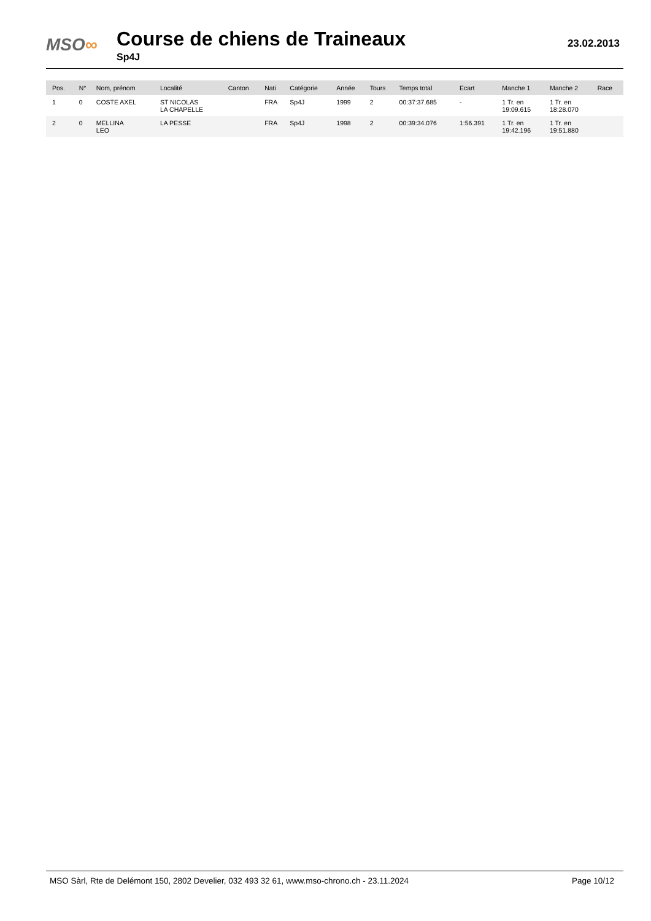MSO∞
Course de chiens de Traineaux
Sp4J
23.02.2013
| Pos. | N° | Nom, prénom | Localité | Canton | Nati | Catégorie | Année | Tours | Temps total | Ecart | Manche 1 | Manche 2 | Race |
| --- | --- | --- | --- | --- | --- | --- | --- | --- | --- | --- | --- | --- | --- |
| 1 | 0 | COSTE AXEL | ST NICOLAS LA CHAPELLE | | FRA | Sp4J | 1999 | 2 | 00:37:37.685 | - | 1 Tr. en 19:09.615 | 1 Tr. en 18:28.070 | |
| 2 | 0 | MELLINA LEO | LA PESSE | | FRA | Sp4J | 1998 | 2 | 00:39:34.076 | 1:56.391 | 1 Tr. en 19:42.196 | 1 Tr. en 19:51.880 | |
MSO Sàrl, Rte de Delémont 150, 2802 Develier, 032 493 32 61, www.mso-chrono.ch - 23.11.2024 Page 10/12